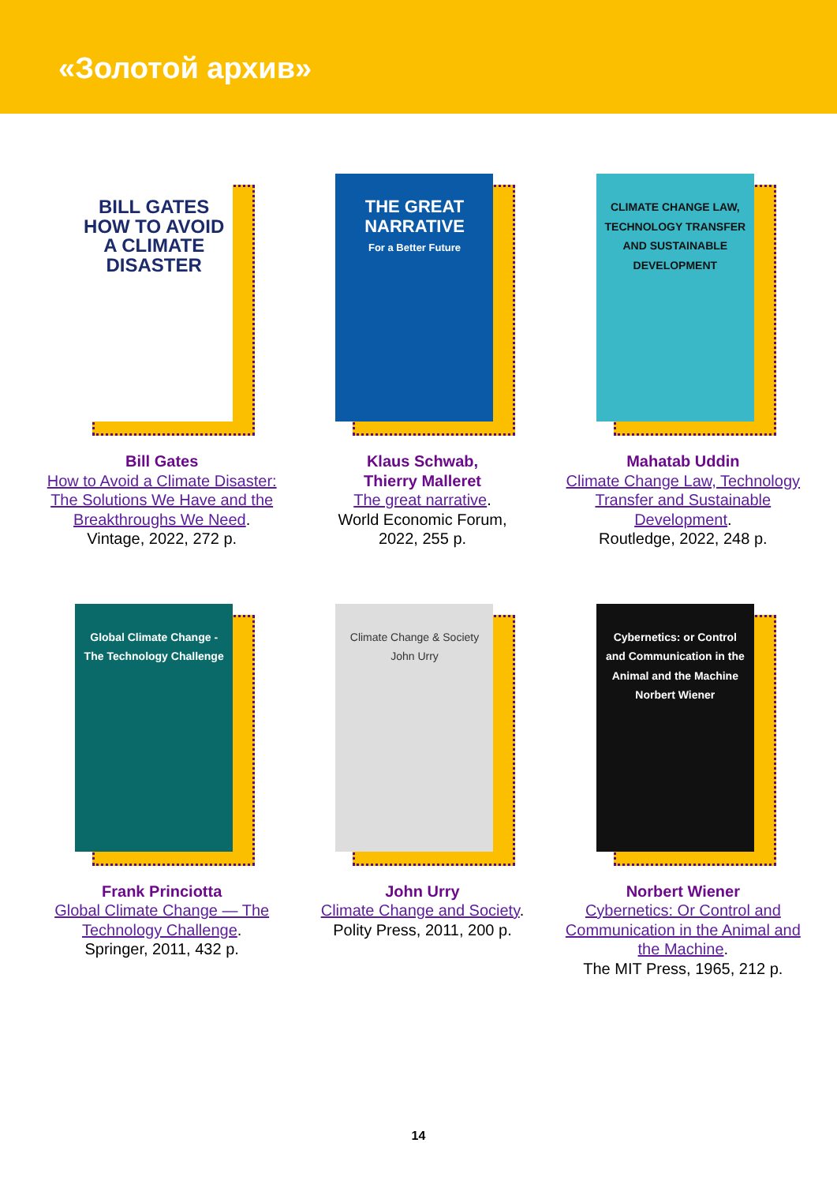«Золотой архив»
BILL GATES
HOW TO AVOID A CLIMATE DISASTER
Bill Gates
How to Avoid a Climate Disaster: The Solutions We Have and the Breakthroughs We Need.
Vintage, 2022, 272 p.
THE GREAT NARRATIVE
For a Better Future
Klaus Schwab,
Thierry Malleret
The great narrative.
World Economic Forum,
2022, 255 p.
CLIMATE CHANGE LAW, TECHNOLOGY TRANSFER AND SUSTAINABLE DEVELOPMENT
Mahatab Uddin
Climate Change Law, Technology Transfer and Sustainable Development.
Routledge, 2022, 248 p.
Global Climate Change - The Technology Challenge
Frank Princiotta
Global Climate Change — The Technology Challenge.
Springer, 2011, 432 p.
Climate Change & Society
John Urry
John Urry
Climate Change and Society.
Polity Press, 2011, 200 p.
Cybernetics: or Control and Communication in the Animal and the Machine
Norbert Wiener
Norbert Wiener
Cybernetics: Or Control and Communication in the Animal and the Machine.
The MIT Press, 1965, 212 p.
14